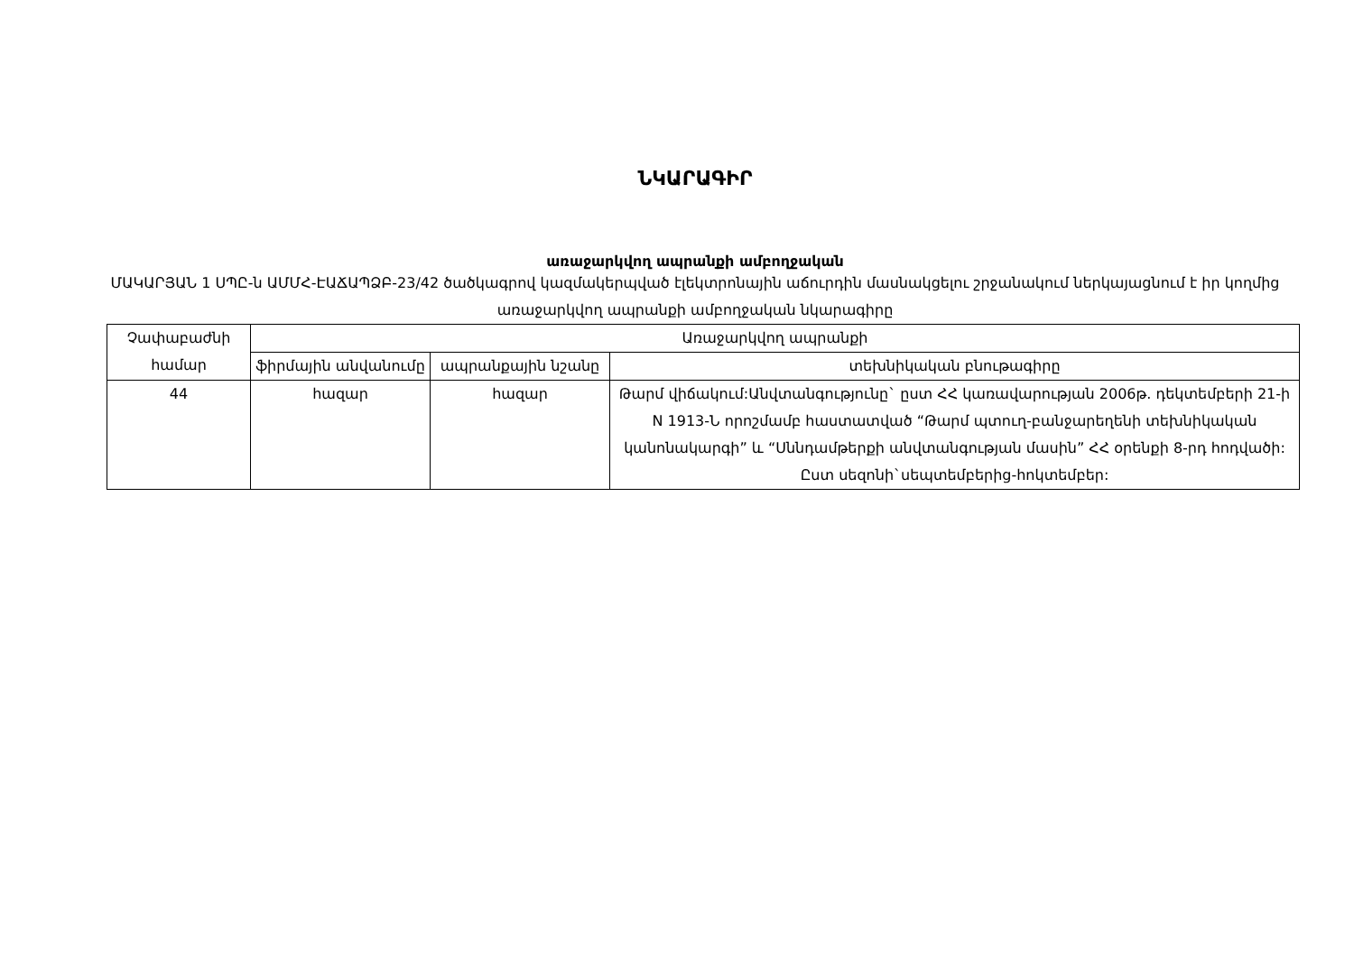ՆԿԱՐԱԳԻՐ
առաջարկվող ապրանքի ամբողջական
ՄԱԿԱՐՅԱՆ 1 ՍՊԸ-ն ԱՄՄՀ-ԷԱՃԱՊՁԲ-23/42 ծածկագրով կազմակերպված էլեկտրոնային աճուրդին մասնակցելու շրջանակում ներկայացնում է իր կողմից առաջարկվող ապրանքի ամբողջական նկարագիրը
| Չափաբաժնի համար | Առաջարկվող ապրանքի | | |
| --- | --- | --- | --- |
| | ֆիրմային անվանումը | ապրանքային նշանը | տեխնիկական բնութագիրը |
| 44 | հազար | հազար | Թարմ վիճակում:Անվտանգությունը` ըստ ՀՀ կառավարության 2006թ. դեկտեմբերի 21-ի N 1913-Ն որոշմամբ հաստատված “Թարմ պտուղ-բանջարեղենի տեխնիկական կանոնակարգի” և “Սննդամթերքի անվտանգության մասին” ՀՀ օրենքի 8-րդ հոդվածի: Ըստ սեզոնի`սեպտեմբերից-հոկտեմբեր: |